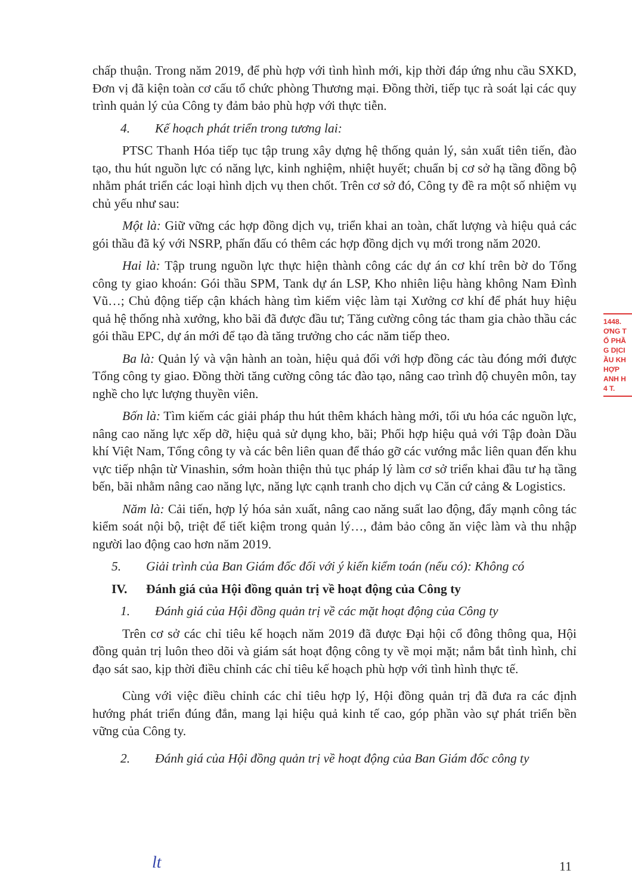chấp thuận. Trong năm 2019, để phù hợp với tình hình mới, kịp thời đáp ứng nhu cầu SXKD, Đơn vị đã kiện toàn cơ cấu tổ chức phòng Thương mại. Đồng thời, tiếp tục rà soát lại các quy trình quản lý của Công ty đảm bảo phù hợp với thực tiễn.
4. Kế hoạch phát triển trong tương lai:
PTSC Thanh Hóa tiếp tục tập trung xây dựng hệ thống quản lý, sản xuất tiên tiến, đào tạo, thu hút nguồn lực có năng lực, kinh nghiệm, nhiệt huyết; chuẩn bị cơ sở hạ tầng đồng bộ nhằm phát triển các loại hình dịch vụ then chốt. Trên cơ sở đó, Công ty đề ra một số nhiệm vụ chủ yếu như sau:
Một là: Giữ vững các hợp đồng dịch vụ, triển khai an toàn, chất lượng và hiệu quả các gói thầu đã ký với NSRP, phấn đấu có thêm các hợp đồng dịch vụ mới trong năm 2020.
Hai là: Tập trung nguồn lực thực hiện thành công các dự án cơ khí trên bờ do Tổng công ty giao khoán: Gói thầu SPM, Tank dự án LSP, Kho nhiên liệu hàng không Nam Đình Vũ…; Chủ động tiếp cận khách hàng tìm kiếm việc làm tại Xưởng cơ khí để phát huy hiệu quả hệ thống nhà xưởng, kho bãi đã được đầu tư; Tăng cường công tác tham gia chào thầu các gói thầu EPC, dự án mới để tạo đà tăng trưởng cho các năm tiếp theo.
Ba là: Quản lý và vận hành an toàn, hiệu quả đối với hợp đồng các tàu đóng mới được Tổng công ty giao. Đồng thời tăng cường công tác đào tạo, nâng cao trình độ chuyên môn, tay nghề cho lực lượng thuyền viên.
Bốn là: Tìm kiếm các giải pháp thu hút thêm khách hàng mới, tối ưu hóa các nguồn lực, nâng cao năng lực xếp dỡ, hiệu quả sử dụng kho, bãi; Phối hợp hiệu quả với Tập đoàn Dầu khí Việt Nam, Tổng công ty và các bên liên quan để tháo gỡ các vướng mắc liên quan đến khu vực tiếp nhận từ Vinashin, sớm hoàn thiện thủ tục pháp lý làm cơ sở triển khai đầu tư hạ tầng bến, bãi nhằm nâng cao năng lực, năng lực cạnh tranh cho dịch vụ Căn cứ cảng & Logistics.
Năm là: Cải tiến, hợp lý hóa sản xuất, nâng cao năng suất lao động, đẩy mạnh công tác kiểm soát nội bộ, triệt để tiết kiệm trong quản lý…, đảm bảo công ăn việc làm và thu nhập người lao động cao hơn năm 2019.
5. Giải trình của Ban Giám đốc đối với ý kiến kiểm toán (nếu có): Không có
IV. Đánh giá của Hội đồng quản trị về hoạt động của Công ty
1. Đánh giá của Hội đồng quản trị về các mặt hoạt động của Công ty
Trên cơ sở các chỉ tiêu kế hoạch năm 2019 đã được Đại hội cổ đông thông qua, Hội đồng quản trị luôn theo dõi và giám sát hoạt động công ty về mọi mặt; nắm bắt tình hình, chỉ đạo sát sao, kịp thời điều chỉnh các chỉ tiêu kế hoạch phù hợp với tình hình thực tế.
Cùng với việc điều chỉnh các chỉ tiêu hợp lý, Hội đồng quản trị đã đưa ra các định hướng phát triển đúng đắn, mang lại hiệu quả kinh tế cao, góp phần vào sự phát triển bền vững của Công ty.
2. Đánh giá của Hội đồng quản trị về hoạt động của Ban Giám đốc công ty
1448.
ƠNG T
Ổ PHẦ
G DỊCI
ẦU KH
HỢP
ANH H
4 T.
lt 11